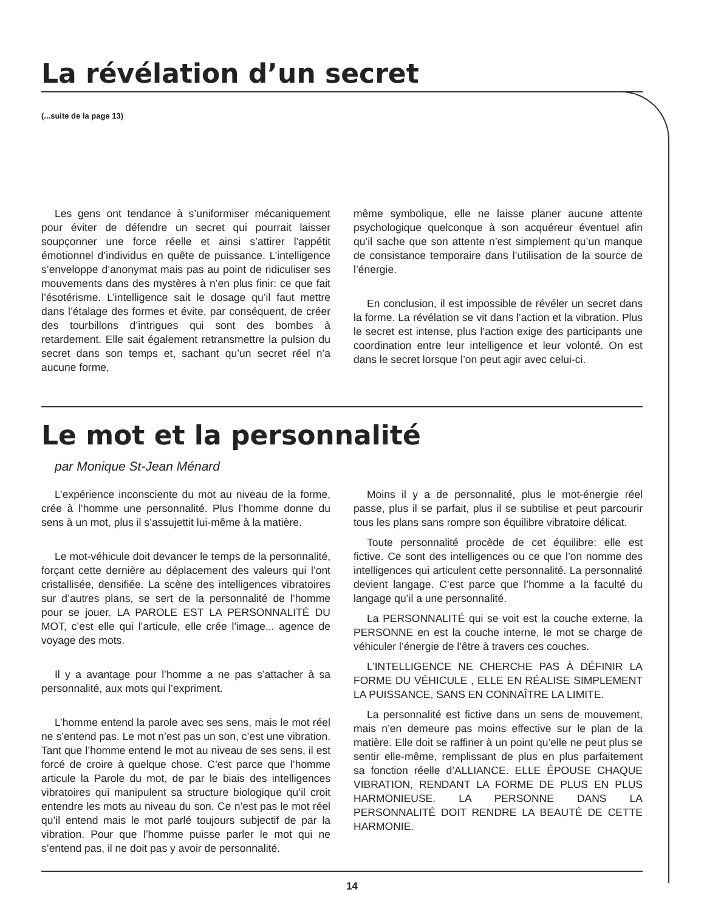La révélation d’un secret
(...suite de la page 13)
Les gens ont tendance à s’uniformiser mécaniquement pour éviter de défendre un secret qui pourrait laisser soupçonner une force réelle et ainsi s’attirer l’appétit émotionnel d’individus en quête de puissance. L’intelligence s’enveloppe d’anonymat mais pas au point de ridiculiser ses mouvements dans des mystères à n’en plus finir: ce que fait l’ésotérisme. L’intelligence sait le dosage qu’il faut mettre dans l’étalage des formes et évite, par conséquent, de créer des tourbillons d’intrigues qui sont des bombes à retardement. Elle sait également retransmettre la pulsion du secret dans son temps et, sachant qu’un secret réel n’a aucune forme,
même symbolique, elle ne laisse planer aucune attente psychologique quelconque à son acquéreur éventuel afin qu’il sache que son attente n’est simplement qu’un manque de consistance temporaire dans l’utilisation de la source de l’énergie.
En conclusion, il est impossible de révéler un secret dans la forme. La révélation se vit dans l’action et la vibration. Plus le secret est intense, plus l’action exige des participants une coordination entre leur intelligence et leur volonté. On est dans le secret lorsque l’on peut agir avec celui-ci.
Le mot et la personnalité
par Monique St-Jean Ménard
L’expérience inconsciente du mot au niveau de la forme, crée à l’homme une personnalité. Plus l’homme donne du sens à un mot, plus il s’assujettit lui-même à la matière.
Le mot-véhicule doit devancer le temps de la personnalité, forçant cette dernière au déplacement des valeurs qui l’ont cristallisée, densifiée. La scène des intelligences vibratoires sur d’autres plans, se sert de la personnalité de l’homme pour se jouer. LA PAROLE EST LA PERSONNALITÉ DU MOT, c’est elle qui l’articule, elle crée l’image... agence de voyage des mots.
Il y a avantage pour l’homme a ne pas s’attacher à sa personnalité, aux mots qui l’expriment.
L’homme entend la parole avec ses sens, mais le mot réel ne s’entend pas. Le mot n’est pas un son, c’est une vibration. Tant que l’homme entend le mot au niveau de ses sens, il est forcé de croire à quelque chose. C’est parce que l’homme articule la Parole du mot, de par le biais des intelligences vibratoires qui manipulent sa structure biologique qu’il croit entendre les mots au niveau du son. Ce n’est pas le mot réel qu’il entend mais le mot parlé toujours subjectif de par la vibration. Pour que l’homme puisse parler le mot qui ne s’entend pas, il ne doit pas y avoir de personnalité.
Moins il y a de personnalité, plus le mot-énergie réel passe, plus il se parfait, plus il se subtilise et peut parcourir tous les plans sans rompre son équilibre vibratoire délicat.
Toute personnalité procède de cet équilibre: elle est fictive. Ce sont des intelligences ou ce que l’on nomme des intelligences qui articulent cette personnalité. La personnalité devient langage. C’est parce que l’homme a la faculté du langage qu’il a une personnalité.
La PERSONNALITÉ qui se voit est la couche externe, la PERSONNE en est la couche interne, le mot se charge de véhiculer l’énergie de l’être à travers ces couches.
L’INTELLIGENCE NE CHERCHE PAS À DÉFINIR LA FORME DU VÉHICULE , ELLE EN RÉALISE SIMPLEMENT LA PUISSANCE, SANS EN CONNAÎTRE LA LIMITE.
La personnalité est fictive dans un sens de mouvement, mais n’en demeure pas moins effective sur le plan de la matière. Elle doit se raffiner à un point qu’elle ne peut plus se sentir elle-même, remplissant de plus en plus parfaitement sa fonction réelle d’ALLIANCE. ELLE ÉPOUSE CHAQUE VIBRATION, RENDANT LA FORME DE PLUS EN PLUS HARMONIEUSE. LA PERSONNE DANS LA PERSONNALITÉ DOIT RENDRE LA BEAUTÉ DE CETTE HARMONIE.
14